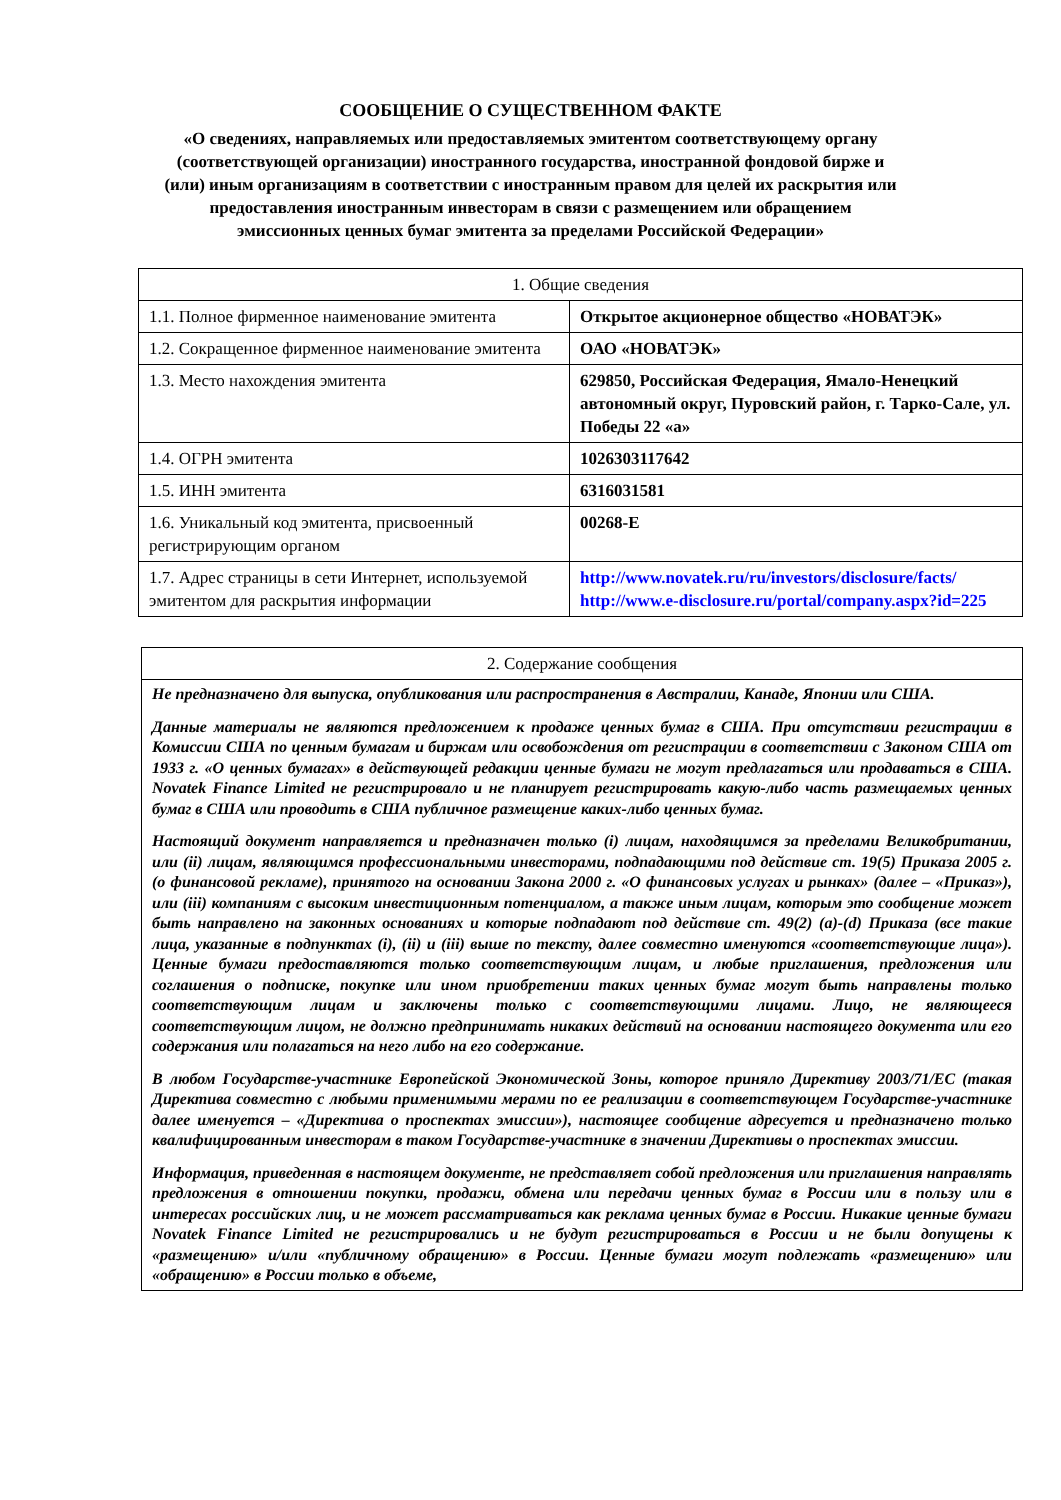СООБЩЕНИЕ О СУЩЕСТВЕННОМ ФАКТЕ
«О сведениях, направляемых или предоставляемых эмитентом соответствующему органу (соответствующей организации) иностранного государства, иностранной фондовой бирже и (или) иным организациям в соответствии с иностранным правом для целей их раскрытия или предоставления иностранным инвесторам в связи с размещением или обращением эмиссионных ценных бумаг эмитента за пределами Российской Федерации»
| 1. Общие сведения | |
| 1.1. Полное фирменное наименование эмитента | Открытое акционерное общество «НОВАТЭК» |
| 1.2. Сокращенное фирменное наименование эмитента | ОАО «НОВАТЭК» |
| 1.3. Место нахождения эмитента | 629850, Российская Федерация, Ямало-Ненецкий автономный округ, Пуровский район, г. Тарко-Сале, ул. Победы 22 «а» |
| 1.4. ОГРН эмитента | 1026303117642 |
| 1.5. ИНН эмитента | 6316031581 |
| 1.6. Уникальный код эмитента, присвоенный регистрирующим органом | 00268-E |
| 1.7. Адрес страницы в сети Интернет, используемой эмитентом для раскрытия информации | http://www.novatek.ru/ru/investors/disclosure/facts/ http://www.e-disclosure.ru/portal/company.aspx?id=225 |
| 2. Содержание сообщения |
| Не предназначено для выпуска, опубликования или распространения в Австралии, Канаде, Японии или США. Данные материалы не являются предложением к продаже ценных бумаг в США. При отсутствии регистрации в Комиссии США по ценным бумагам и биржам или освобождения от регистрации в соответствии с Законом США от 1933 г. «О ценных бумагах» в действующей редакции ценные бумаги не могут предлагаться или продаваться в США. Novatek Finance Limited не регистрировало и не планирует регистрировать какую-либо часть размещаемых ценных бумаг в США или проводить в США публичное размещение каких-либо ценных бумаг. Настоящий документ направляется и предназначен только (i) лицам, находящимся за пределами Великобритании, или (ii) лицам, являющимся профессиональными инвесторами, подпадающими под действие ст. 19(5) Приказа 2005 г. (о финансовой рекламе), принятого на основании Закона 2000 г. «О финансовых услугах и рынках» (далее – «Приказ»), или (iii) компаниям с высоким инвестиционным потенциалом, а также иным лицам, которым это сообщение может быть направлено на законных основаниях и которые подпадают под действие ст. 49(2) (a)-(d) Приказа (все такие лица, указанные в подпунктах (i), (ii) и (iii) выше по тексту, далее совместно именуются «соответствующие лица»). Ценные бумаги предоставляются только соответствующим лицам, и любые приглашения, предложения или соглашения о подписке, покупке или ином приобретении таких ценных бумаг могут быть направлены только соответствующим лицам и заключены только с соответствующими лицами. Лицо, не являющееся соответствующим лицом, не должно предпринимать никаких действий на основании настоящего документа или его содержания или полагаться на него либо на его содержание. В любом Государстве-участнике Европейской Экономической Зоны, которое приняло Директиву 2003/71/EC (такая Директива совместно с любыми применимыми мерами по ее реализации в соответствующем Государстве-участнике далее именуется – «Директива о проспектах эмиссии»), настоящее сообщение адресуется и предназначено только квалифицированным инвесторам в таком Государстве-участнике в значении Директивы о проспектах эмиссии. Информация, приведенная в настоящем документе, не представляет собой предложения или приглашения направлять предложения в отношении покупки, продажи, обмена или передачи ценных бумаг в России или в пользу или в интересах российских лиц, и не может рассматриваться как реклама ценных бумаг в России. Никакие ценные бумаги Novatek Finance Limited не регистрировались и не будут регистрироваться в России и не были допущены к «размещению» и/или «публичному обращению» в России. Ценные бумаги могут подлежать «размещению» или «обращению» в России только в объеме, |